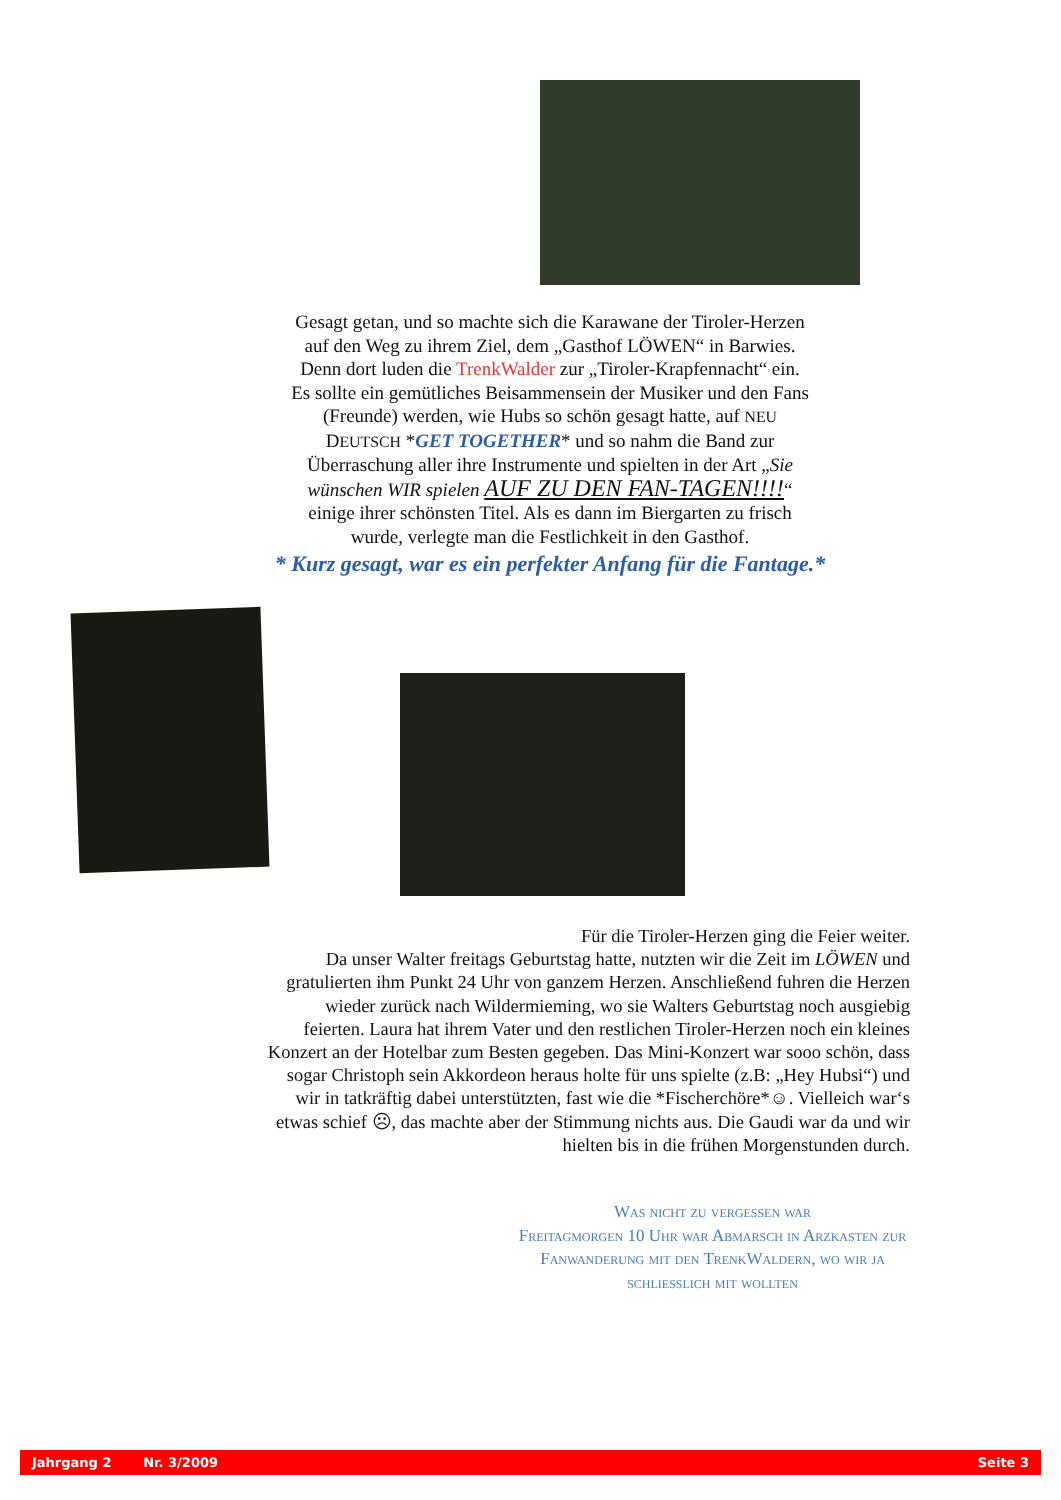Gesagt getan, und so machte sich die Karawane der Tiroler-Herzen auf den Weg zu ihrem Ziel, dem „Gasthof LÖWEN“ in Barwies.
Denn dort luden die TrenkWalder zur „Tiroler-Krapfennacht“ ein. Es sollte ein gemütliches Beisammensein der Musiker und den Fans (Freunde) werden, wie Hubs so schön gesagt hatte, auf NEU DEUTSCH *GET TOGETHER* und so nahm die Band zur Überraschung aller ihre Instrumente und spielten in der Art „Sie wünschen WIR spielen AUF ZU DEN FAN-TAGEN!!!!“ einige ihrer schönsten Titel. Als es dann im Biergarten zu frisch wurde, verlegte man die Festlichkeit in den Gasthof.
* Kurz gesagt, war es ein perfekter Anfang für die Fantage.*
Für die Tiroler-Herzen ging die Feier weiter.
Da unser Walter freitags Geburtstag hatte, nutzten wir die Zeit im LÖWEN und gratulierten ihm Punkt 24 Uhr von ganzem Herzen. Anschließend fuhren die Herzen wieder zurück nach Wildermieming, wo sie Walters Geburtstag noch ausgiebig feierten. Laura hat ihrem Vater und den restlichen Tiroler-Herzen noch ein kleines Konzert an der Hotelbar zum Besten gegeben. Das Mini-Konzert war sooo schön, dass sogar Christoph sein Akkordeon heraus holte für uns spielte (z.B: „Hey Hubsi“) und wir in tatkräftig dabei unterstützten, fast wie die *Fischerchöre*☺. Vielleich war‘s etwas schief ☹, das machte aber der Stimmung nichts aus. Die Gaudi war da und wir hielten bis in die frühen Morgenstunden durch.
Was nicht zu vergessen war
Freitagmorgen 10 Uhr war Abmarsch in Arzkasten zur Fanwanderung mit den TrenkWaldern, wo wir ja schließlich mit wollten
Jahrgang 2 Nr. 3/2009 Seite 3